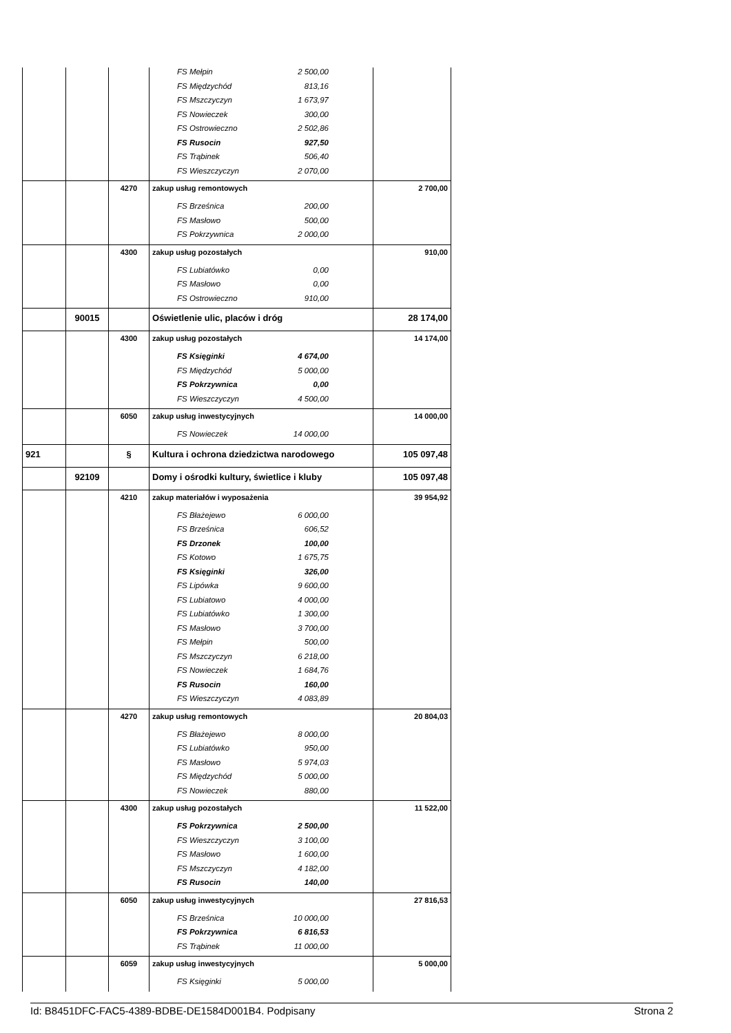| | | | FS Mełpin 2 500,00 | |
| | | | FS Międzychód 813,16 | |
| | | | FS Mszczyczyn 1 673,97 | |
| | | | FS Nowieczek 300,00 | |
| | | | FS Ostrowieczno 2 502,86 | |
| | | | FS Rusocin 927,50 | |
| | | | FS Trąbinek 506,40 | |
| | | | FS Wieszczyczyn 2 070,00 | |
| | | 4270 | zakup usług remontowych | 2 700,00 |
| | | | FS Brześnica 200,00 | |
| | | | FS Masłowo 500,00 | |
| | | | FS Pokrzywnica 2 000,00 | |
| | | 4300 | zakup usług pozostałych | 910,00 |
| | | | FS Lubiatówko 0,00 | |
| | | | FS Masłowo 0,00 | |
| | | | FS Ostrowieczno 910,00 | |
| | 90015 | | Oświetlenie ulic, placów i dróg | 28 174,00 |
| | | 4300 | zakup usług pozostałych | 14 174,00 |
| | | | FS Księginki 4 674,00 | |
| | | | FS Międzychód 5 000,00 | |
| | | | FS Pokrzywnica 0,00 | |
| | | | FS Wieszczyczyn 4 500,00 | |
| | | 6050 | zakup usług inwestycyjnych | 14 000,00 |
| | | | FS Nowieczek 14 000,00 | |
| 921 | | § | Kultura i ochrona dziedzictwa narodowego | 105 097,48 |
| | 92109 | | Domy i ośrodki kultury, świetlice i kluby | 105 097,48 |
| | | 4210 | zakup materiałów i wyposażenia | 39 954,92 |
| | | | FS Błażejewo 6 000,00 | |
| | | | FS Brześnica 606,52 | |
| | | | FS Drzonek 100,00 | |
| | | | FS Kotowo 1 675,75 | |
| | | | FS Księginki 326,00 | |
| | | | FS Lipówka 9 600,00 | |
| | | | FS Lubiatowo 4 000,00 | |
| | | | FS Lubiatówko 1 300,00 | |
| | | | FS Masłowo 3 700,00 | |
| | | | FS Mełpin 500,00 | |
| | | | FS Mszczyczyn 6 218,00 | |
| | | | FS Nowieczek 1 684,76 | |
| | | | FS Rusocin 160,00 | |
| | | | FS Wieszczyczyn 4 083,89 | |
| | | 4270 | zakup usług remontowych | 20 804,03 |
| | | | FS Błażejewo 8 000,00 | |
| | | | FS Lubiatówko 950,00 | |
| | | | FS Masłowo 5 974,03 | |
| | | | FS Międzychód 5 000,00 | |
| | | | FS Nowieczek 880,00 | |
| | | 4300 | zakup usług pozostałych | 11 522,00 |
| | | | FS Pokrzywnica 2 500,00 | |
| | | | FS Wieszczyczyn 3 100,00 | |
| | | | FS Masłowo 1 600,00 | |
| | | | FS Mszczyczyn 4 182,00 | |
| | | | FS Rusocin 140,00 | |
| | | 6050 | zakup usług inwestycyjnych | 27 816,53 |
| | | | FS Brześnica 10 000,00 | |
| | | | FS Pokrzywnica 6 816,53 | |
| | | | FS Trąbinek 11 000,00 | |
| | | 6059 | zakup usług inwestycyjnych | 5 000,00 |
| | | | FS Księginki 5 000,00 | |
Id: B8451DFC-FAC5-4389-BDBE-DE1584D001B4. Podpisany Strona 2